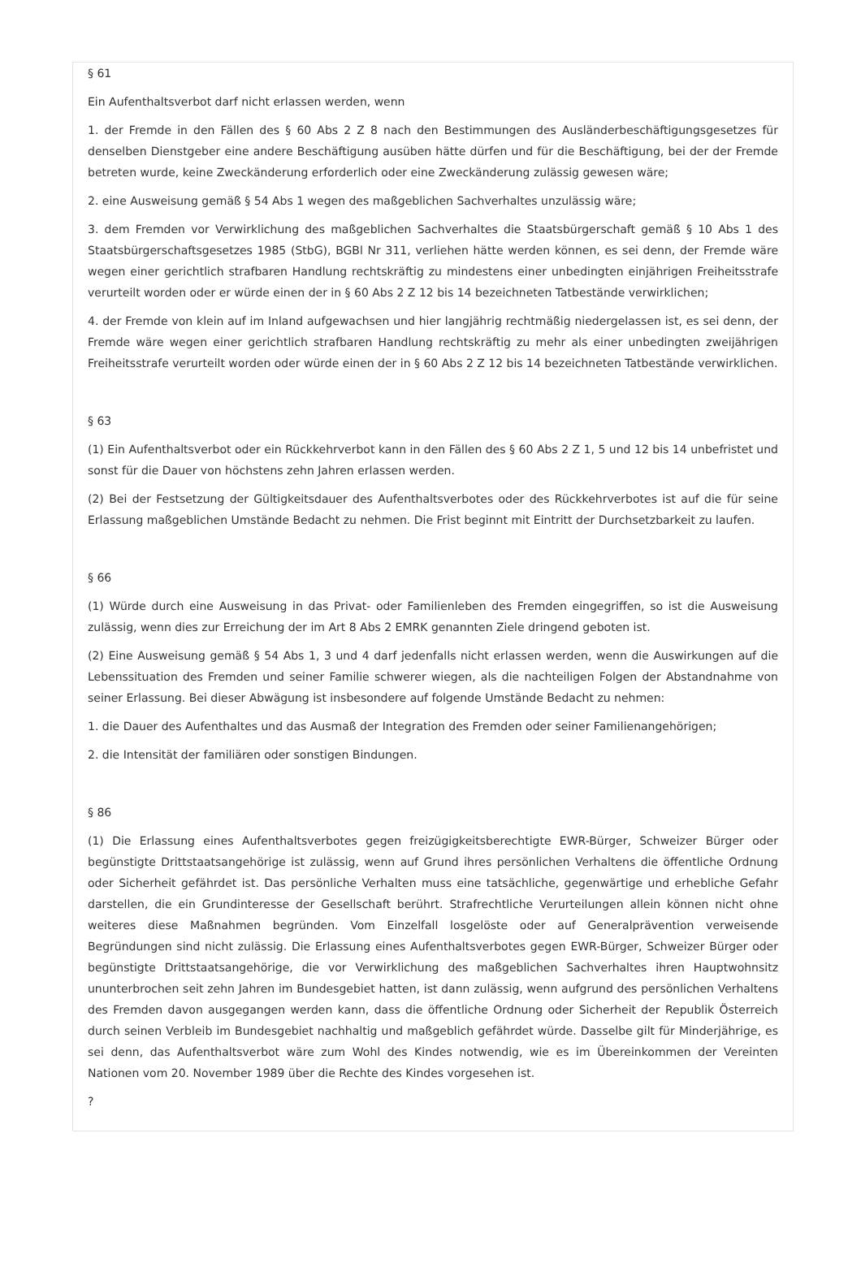§ 61
Ein Aufenthaltsverbot darf nicht erlassen werden, wenn
1. der Fremde in den Fällen des § 60 Abs 2 Z 8 nach den Bestimmungen des Ausländerbeschäftigungsgesetzes für denselben Dienstgeber eine andere Beschäftigung ausüben hätte dürfen und für die Beschäftigung, bei der der Fremde betreten wurde, keine Zweckänderung erforderlich oder eine Zweckänderung zulässig gewesen wäre;
2. eine Ausweisung gemäß § 54 Abs 1 wegen des maßgeblichen Sachverhaltes unzulässig wäre;
3. dem Fremden vor Verwirklichung des maßgeblichen Sachverhaltes die Staatsbürgerschaft gemäß § 10 Abs 1 des Staatsbürgerschaftsgesetzes 1985 (StbG), BGBl Nr 311, verliehen hätte werden können, es sei denn, der Fremde wäre wegen einer gerichtlich strafbaren Handlung rechtskräftig zu mindestens einer unbedingten einjährigen Freiheitsstrafe verurteilt worden oder er würde einen der in § 60 Abs 2 Z 12 bis 14 bezeichneten Tatbestände verwirklichen;
4. der Fremde von klein auf im Inland aufgewachsen und hier langjährig rechtmäßig niedergelassen ist, es sei denn, der Fremde wäre wegen einer gerichtlich strafbaren Handlung rechtskräftig zu mehr als einer unbedingten zweijährigen Freiheitsstrafe verurteilt worden oder würde einen der in § 60 Abs 2 Z 12 bis 14 bezeichneten Tatbestände verwirklichen.
§ 63
(1) Ein Aufenthaltsverbot oder ein Rückkehrverbot kann in den Fällen des § 60 Abs 2 Z 1, 5 und 12 bis 14 unbefristet und sonst für die Dauer von höchstens zehn Jahren erlassen werden.
(2) Bei der Festsetzung der Gültigkeitsdauer des Aufenthaltsverbotes oder des Rückkehrverbotes ist auf die für seine Erlassung maßgeblichen Umstände Bedacht zu nehmen. Die Frist beginnt mit Eintritt der Durchsetzbarkeit zu laufen.
§ 66
(1) Würde durch eine Ausweisung in das Privat- oder Familienleben des Fremden eingegriffen, so ist die Ausweisung zulässig, wenn dies zur Erreichung der im Art 8 Abs 2 EMRK genannten Ziele dringend geboten ist.
(2) Eine Ausweisung gemäß § 54 Abs 1, 3 und 4 darf jedenfalls nicht erlassen werden, wenn die Auswirkungen auf die Lebenssituation des Fremden und seiner Familie schwerer wiegen, als die nachteiligen Folgen der Abstandnahme von seiner Erlassung. Bei dieser Abwägung ist insbesondere auf folgende Umstände Bedacht zu nehmen:
1. die Dauer des Aufenthaltes und das Ausmaß der Integration des Fremden oder seiner Familienangehörigen;
2. die Intensität der familiären oder sonstigen Bindungen.
§ 86
(1) Die Erlassung eines Aufenthaltsverbotes gegen freizügigkeitsberechtigte EWR-Bürger, Schweizer Bürger oder begünstigte Drittstaatsangehörige ist zulässig, wenn auf Grund ihres persönlichen Verhaltens die öffentliche Ordnung oder Sicherheit gefährdet ist. Das persönliche Verhalten muss eine tatsächliche, gegenwärtige und erhebliche Gefahr darstellen, die ein Grundinteresse der Gesellschaft berührt. Strafrechtliche Verurteilungen allein können nicht ohne weiteres diese Maßnahmen begründen. Vom Einzelfall losgelöste oder auf Generalprävention verweisende Begründungen sind nicht zulässig. Die Erlassung eines Aufenthaltsverbotes gegen EWR-Bürger, Schweizer Bürger oder begünstigte Drittstaatsangehörige, die vor Verwirklichung des maßgeblichen Sachverhaltes ihren Hauptwohnsitz ununterbrochen seit zehn Jahren im Bundesgebiet hatten, ist dann zulässig, wenn aufgrund des persönlichen Verhaltens des Fremden davon ausgegangen werden kann, dass die öffentliche Ordnung oder Sicherheit der Republik Österreich durch seinen Verbleib im Bundesgebiet nachhaltig und maßgeblich gefährdet würde. Dasselbe gilt für Minderjährige, es sei denn, das Aufenthaltsverbot wäre zum Wohl des Kindes notwendig, wie es im Übereinkommen der Vereinten Nationen vom 20. November 1989 über die Rechte des Kindes vorgesehen ist.
?